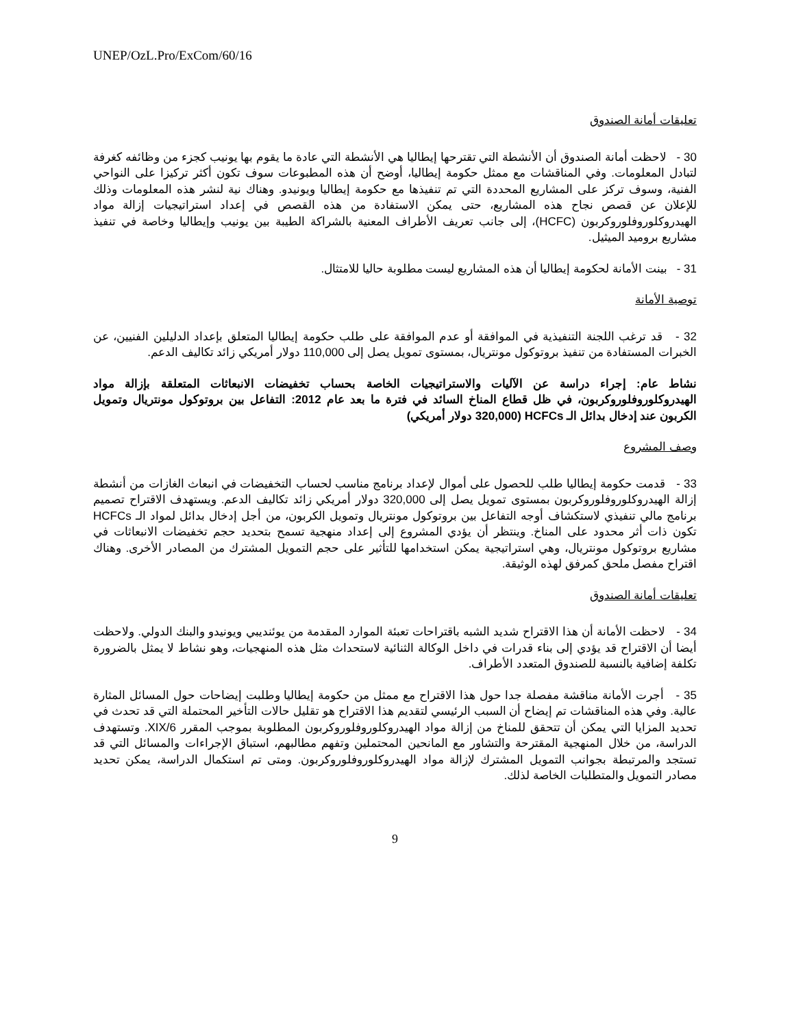UNEP/OzL.Pro/ExCom/60/16
تعليقات أمانة الصندوق
30 - لاحظت أمانة الصندوق أن الأنشطة التي تقترحها إيطاليا هي الأنشطة التي عادة ما يقوم بها يونيب كجزء من وظائفه كغرفة لتبادل المعلومات. وفي المناقشات مع ممثل حكومة إيطاليا، أوضح أن هذه المطبوعات سوف تكون أكثر تركيزا على النواحي الفنية، وسوف تركز على المشاريع المحددة التي تم تنفيذها مع حكومة إيطاليا ويونيدو. وهناك نية لنشر هذه المعلومات وذلك للإعلان عن قصص نجاح هذه المشاريع، حتى يمكن الاستفادة من هذه القصص في إعداد استراتيجيات إزالة مواد الهيدروكلوروفلوروكربون (HCFC)، إلى جانب تعريف الأطراف المعنية بالشراكة الطيبة بين يونيب وإيطاليا وخاصة في تنفيذ مشاريع بروميد الميثيل.
31 - بينت الأمانة لحكومة إيطاليا أن هذه المشاريع ليست مطلوبة حاليا للامتثال.
توصية الأمانة
32 - قد ترغب اللجنة التنفيذية في الموافقة أو عدم الموافقة على طلب حكومة إيطاليا المتعلق بإعداد الدليلين الفنيين، عن الخبرات المستفادة من تنفيذ بروتوكول مونتريال، بمستوى تمويل يصل إلى 110,000 دولار أمريكي زائد تكاليف الدعم.
نشاط عام: إجراء دراسة عن الآليات والاستراتيجيات الخاصة بحساب تخفيضات الانبعاثات المتعلقة بإزالة مواد الهيدروكلوروفلوروكربون، في ظل قطاع المناخ السائد في فترة ما بعد عام 2012: التفاعل بين بروتوكول مونتريال وتمويل الكربون عند إدخال بدائل الـ HCFCs (320,000 دولار أمريكي)
وصف المشروع
33 - قدمت حكومة إيطاليا طلب للحصول على أموال لإعداد برنامج مناسب لحساب التخفيضات في انبعاث الغازات من أنشطة إزالة الهيدروكلوروفلوروكربون بمستوى تمويل يصل إلى 320,000 دولار أمريكي زائد تكاليف الدعم. ويستهدف الاقتراح تصميم برنامج مالي تنفيذي لاستكشاف أوجه التفاعل بين بروتوكول مونتريال وتمويل الكربون، من أجل إدخال بدائل لمواد الـ HCFCs تكون ذات أثر محدود على المناخ. وينتظر أن يؤدي المشروع إلى إعداد منهجية تسمح بتحديد حجم تخفيضات الانبعاثات في مشاريع بروتوكول مونتريال، وهي استراتيجية يمكن استخدامها للتأثير على حجم التمويل المشترك من المصادر الأخرى. وهناك اقتراح مفصل ملحق كمرفق لهذه الوثيقة.
تعليقات أمانة الصندوق
34 - لاحظت الأمانة أن هذا الاقتراح شديد الشبه باقتراحات تعبئة الموارد المقدمة من يوئنديبي ويونيدو والبنك الدولي. ولاحظت أيضا أن الاقتراح قد يؤدي إلى بناء قدرات في داخل الوكالة الثنائية لاستحداث مثل هذه المنهجيات، وهو نشاط لا يمثل بالضرورة تكلفة إضافية بالنسبة للصندوق المتعدد الأطراف.
35 - أجرت الأمانة مناقشة مفصلة جدا حول هذا الاقتراح مع ممثل من حكومة إيطاليا وطلبت إيضاحات حول المسائل المثارة عالية. وفي هذه المناقشات تم إيضاح أن السبب الرئيسي لتقديم هذا الاقتراح هو تقليل حالات التأخير المحتملة التي قد تحدث في تحديد المزايا التي يمكن أن تتحقق للمناخ من إزالة مواد الهيدروكلوروفلوروكربون المطلوبة بموجب المقرر 6/XIX. وتستهدف الدراسة، من خلال المنهجية المقترحة والتشاور مع المانحين المحتملين وتفهم مطالبهم، استباق الإجراءات والمسائل التي قد تستجد والمرتبطة بجوانب التمويل المشترك لإزالة مواد الهيدروكلوروفلوروكربون. ومتى تم استكمال الدراسة، يمكن تحديد مصادر التمويل والمتطلبات الخاصة لذلك.
9